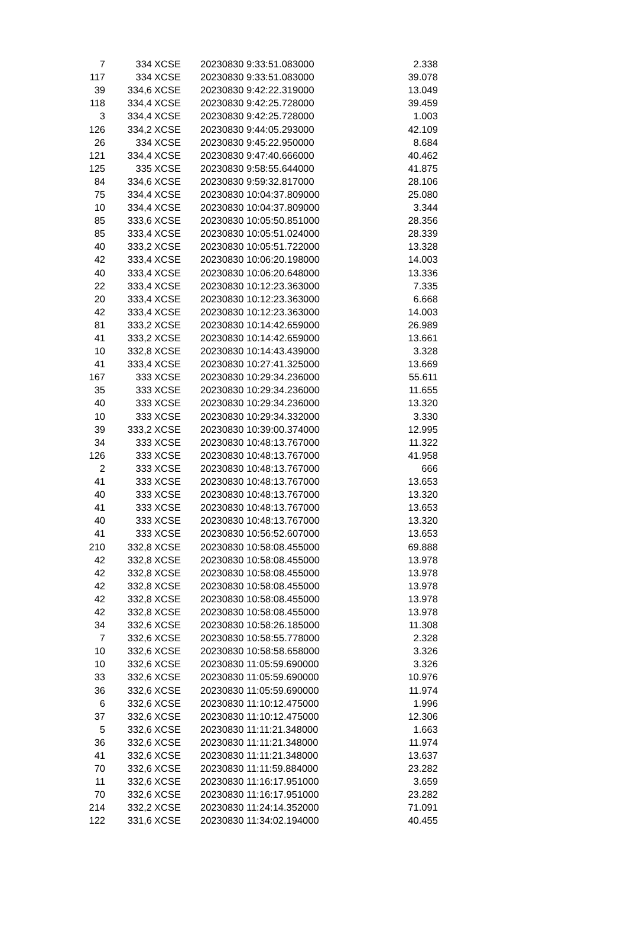| 7 | 334 | XCSE | 20230830 9:33:51.083000 | 2.338 |
| 117 | 334 | XCSE | 20230830 9:33:51.083000 | 39.078 |
| 39 | 334,6 | XCSE | 20230830 9:42:22.319000 | 13.049 |
| 118 | 334,4 | XCSE | 20230830 9:42:25.728000 | 39.459 |
| 3 | 334,4 | XCSE | 20230830 9:42:25.728000 | 1.003 |
| 126 | 334,2 | XCSE | 20230830 9:44:05.293000 | 42.109 |
| 26 | 334 | XCSE | 20230830 9:45:22.950000 | 8.684 |
| 121 | 334,4 | XCSE | 20230830 9:47:40.666000 | 40.462 |
| 125 | 335 | XCSE | 20230830 9:58:55.644000 | 41.875 |
| 84 | 334,6 | XCSE | 20230830 9:59:32.817000 | 28.106 |
| 75 | 334,4 | XCSE | 20230830 10:04:37.809000 | 25.080 |
| 10 | 334,4 | XCSE | 20230830 10:04:37.809000 | 3.344 |
| 85 | 333,6 | XCSE | 20230830 10:05:50.851000 | 28.356 |
| 85 | 333,4 | XCSE | 20230830 10:05:51.024000 | 28.339 |
| 40 | 333,2 | XCSE | 20230830 10:05:51.722000 | 13.328 |
| 42 | 333,4 | XCSE | 20230830 10:06:20.198000 | 14.003 |
| 40 | 333,4 | XCSE | 20230830 10:06:20.648000 | 13.336 |
| 22 | 333,4 | XCSE | 20230830 10:12:23.363000 | 7.335 |
| 20 | 333,4 | XCSE | 20230830 10:12:23.363000 | 6.668 |
| 42 | 333,4 | XCSE | 20230830 10:12:23.363000 | 14.003 |
| 81 | 333,2 | XCSE | 20230830 10:14:42.659000 | 26.989 |
| 41 | 333,2 | XCSE | 20230830 10:14:42.659000 | 13.661 |
| 10 | 332,8 | XCSE | 20230830 10:14:43.439000 | 3.328 |
| 41 | 333,4 | XCSE | 20230830 10:27:41.325000 | 13.669 |
| 167 | 333 | XCSE | 20230830 10:29:34.236000 | 55.611 |
| 35 | 333 | XCSE | 20230830 10:29:34.236000 | 11.655 |
| 40 | 333 | XCSE | 20230830 10:29:34.236000 | 13.320 |
| 10 | 333 | XCSE | 20230830 10:29:34.332000 | 3.330 |
| 39 | 333,2 | XCSE | 20230830 10:39:00.374000 | 12.995 |
| 34 | 333 | XCSE | 20230830 10:48:13.767000 | 11.322 |
| 126 | 333 | XCSE | 20230830 10:48:13.767000 | 41.958 |
| 2 | 333 | XCSE | 20230830 10:48:13.767000 | 666 |
| 41 | 333 | XCSE | 20230830 10:48:13.767000 | 13.653 |
| 40 | 333 | XCSE | 20230830 10:48:13.767000 | 13.320 |
| 41 | 333 | XCSE | 20230830 10:48:13.767000 | 13.653 |
| 40 | 333 | XCSE | 20230830 10:48:13.767000 | 13.320 |
| 41 | 333 | XCSE | 20230830 10:56:52.607000 | 13.653 |
| 210 | 332,8 | XCSE | 20230830 10:58:08.455000 | 69.888 |
| 42 | 332,8 | XCSE | 20230830 10:58:08.455000 | 13.978 |
| 42 | 332,8 | XCSE | 20230830 10:58:08.455000 | 13.978 |
| 42 | 332,8 | XCSE | 20230830 10:58:08.455000 | 13.978 |
| 42 | 332,8 | XCSE | 20230830 10:58:08.455000 | 13.978 |
| 42 | 332,8 | XCSE | 20230830 10:58:08.455000 | 13.978 |
| 34 | 332,6 | XCSE | 20230830 10:58:26.185000 | 11.308 |
| 7 | 332,6 | XCSE | 20230830 10:58:55.778000 | 2.328 |
| 10 | 332,6 | XCSE | 20230830 10:58:58.658000 | 3.326 |
| 10 | 332,6 | XCSE | 20230830 11:05:59.690000 | 3.326 |
| 33 | 332,6 | XCSE | 20230830 11:05:59.690000 | 10.976 |
| 36 | 332,6 | XCSE | 20230830 11:05:59.690000 | 11.974 |
| 6 | 332,6 | XCSE | 20230830 11:10:12.475000 | 1.996 |
| 37 | 332,6 | XCSE | 20230830 11:10:12.475000 | 12.306 |
| 5 | 332,6 | XCSE | 20230830 11:11:21.348000 | 1.663 |
| 36 | 332,6 | XCSE | 20230830 11:11:21.348000 | 11.974 |
| 41 | 332,6 | XCSE | 20230830 11:11:21.348000 | 13.637 |
| 70 | 332,6 | XCSE | 20230830 11:11:59.884000 | 23.282 |
| 11 | 332,6 | XCSE | 20230830 11:16:17.951000 | 3.659 |
| 70 | 332,6 | XCSE | 20230830 11:16:17.951000 | 23.282 |
| 214 | 332,2 | XCSE | 20230830 11:24:14.352000 | 71.091 |
| 122 | 331,6 | XCSE | 20230830 11:34:02.194000 | 40.455 |